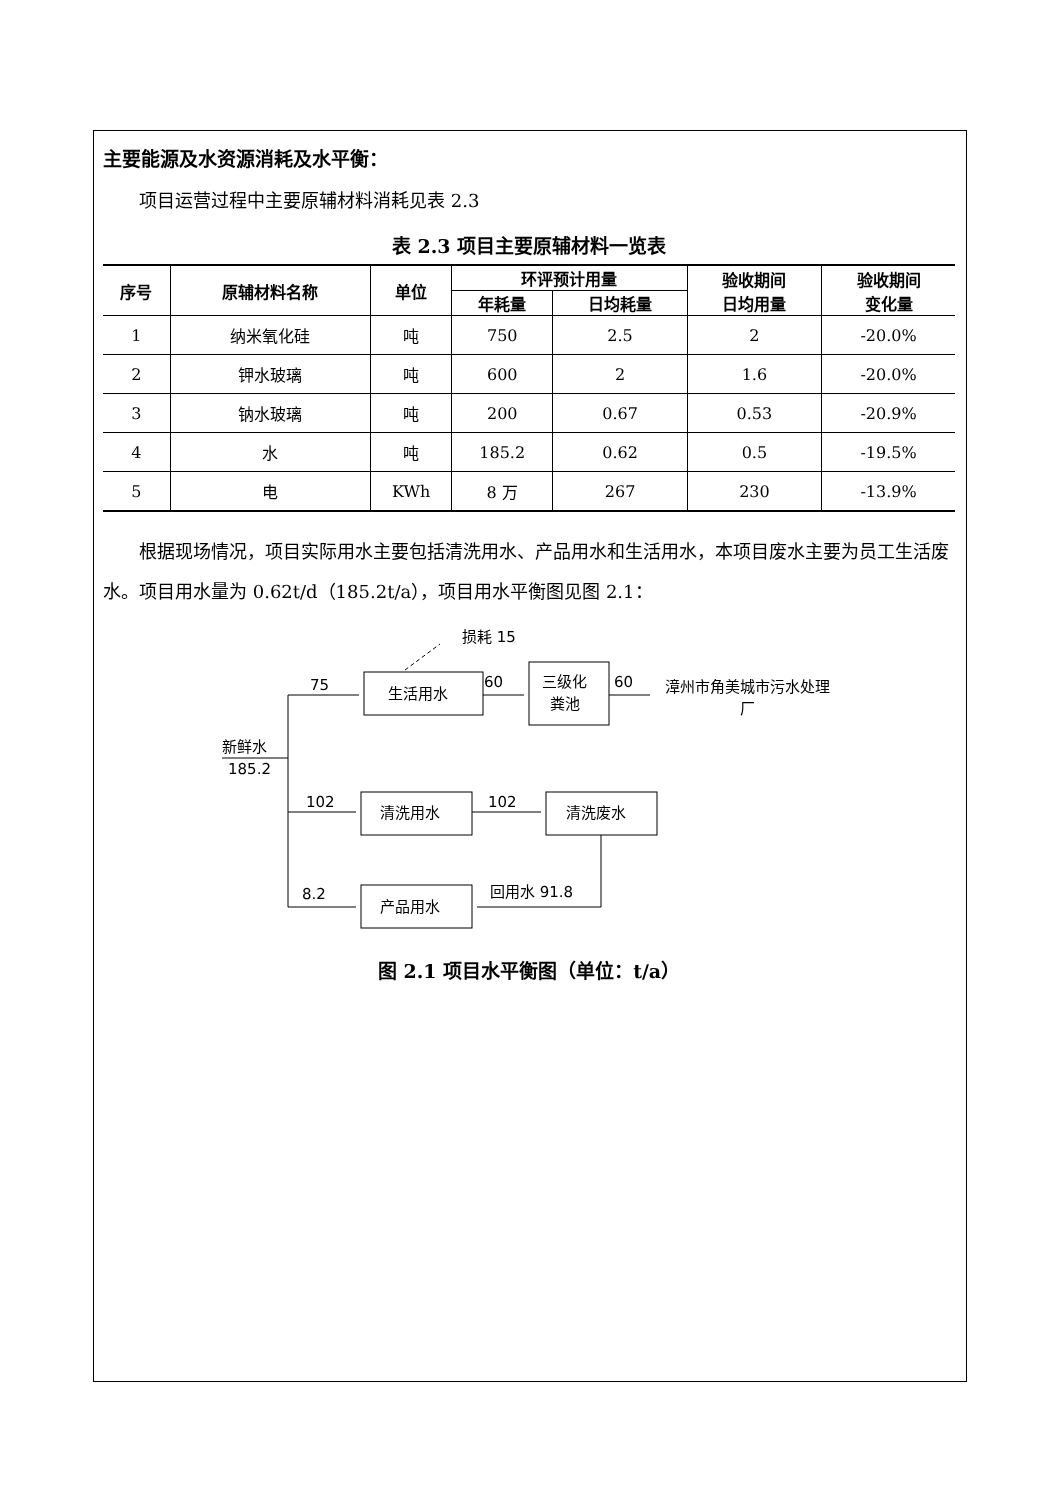主要能源及水资源消耗及水平衡：
项目运营过程中主要原辅材料消耗见表 2.3
表 2.3 项目主要原辅材料一览表
| 序号 | 原辅材料名称 | 单位 | 环评预计用量 | | 验收期间 日均用量 | 验收期间 变化量 |
| --- | --- | --- | --- | --- | --- | --- |
| | | | 年耗量 | 日均耗量 | | |
| 1 | 纳米氧化硅 | 吨 | 750 | 2.5 | 2 | -20.0% |
| 2 | 钾水玻璃 | 吨 | 600 | 2 | 1.6 | -20.0% |
| 3 | 钠水玻璃 | 吨 | 200 | 0.67 | 0.53 | -20.9% |
| 4 | 水 | 吨 | 185.2 | 0.62 | 0.5 | -19.5% |
| 5 | 电 | KWh | 8 万 | 267 | 230 | -13.9% |
根据现场情况，项目实际用水主要包括清洗用水、产品用水和生活用水，本项目废水主要为员工生活废水。项目用水量为 0.62t/d（185.2t/a），项目用水平衡图见图 2.1：
损耗 15
75
60
60
生活用水
三级化
粪池
漳州市角美城市污水处理
厂
新鲜水
185.2
102
102
清洗用水
清洗废水
8.2
回用水 91.8
产品用水
图 2.1 项目水平衡图（单位：t/a）